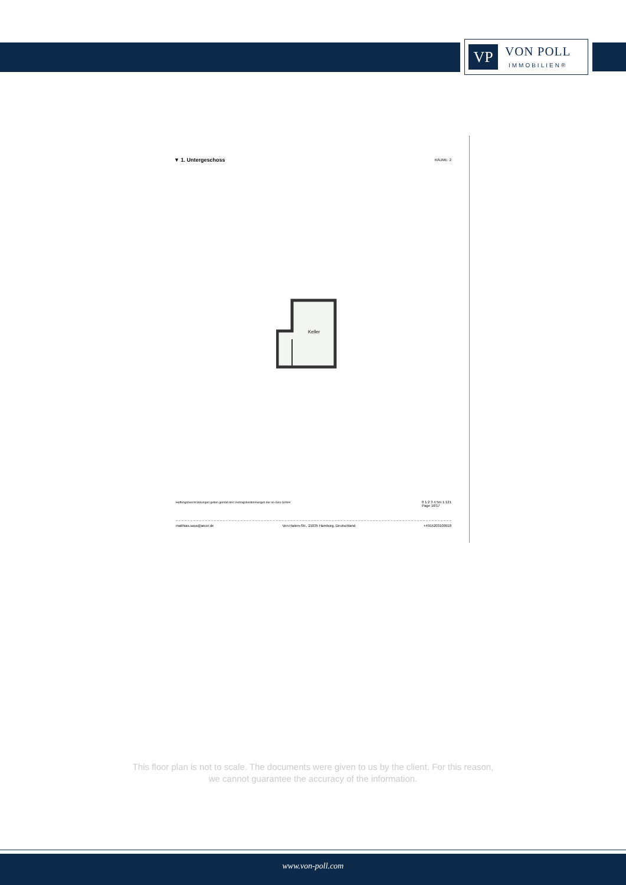VP
VON POLL
IMMOBILIEN®
▼ 1. Untergeschoss RÄUME: 2
Keller
Haftungsbeschränkungen gelten gemäß den Vertragsbestimmungen der on-Geo GmbH 0 1 2 3 4 5m 1:121
Page 16/17
matthias.sass@arcor.de Von-Halem-Str., 21035 Hamburg, Deutschland +4915203100918
This floor plan is not to scale. The documents were given to us by the client. For this reason,
we cannot guarantee the accuracy of the information.
www.von-poll.com